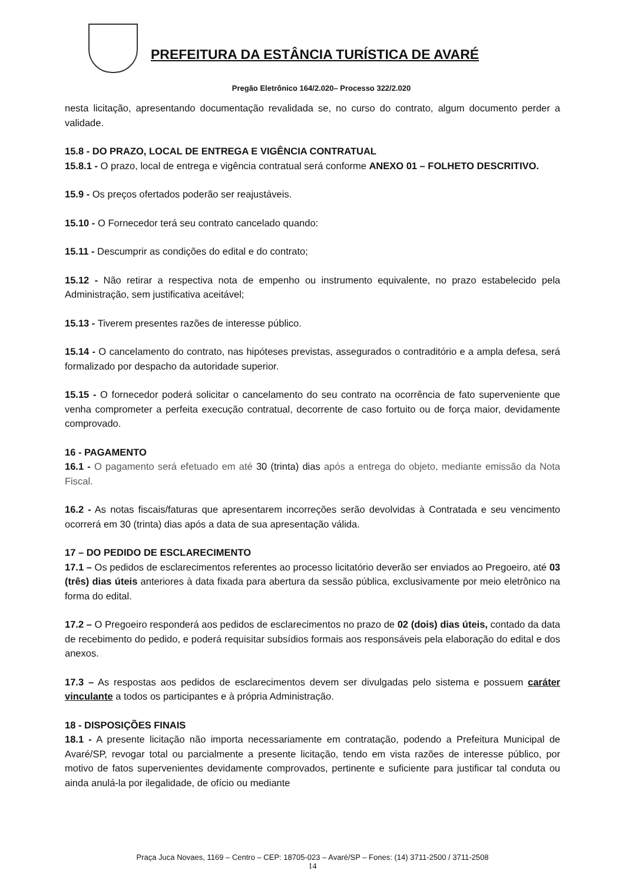PREFEITURA DA ESTÂNCIA TURÍSTICA DE AVARÉ
Pregão Eletrônico 164/2.020– Processo 322/2.020
nesta licitação, apresentando documentação revalidada se, no curso do contrato, algum documento perder a validade.
15.8 - DO PRAZO, LOCAL DE ENTREGA E VIGÊNCIA CONTRATUAL
15.8.1 - O prazo, local de entrega e vigência contratual será conforme ANEXO 01 – FOLHETO DESCRITIVO.
15.9 - Os preços ofertados poderão ser reajustáveis.
15.10 - O Fornecedor terá seu contrato cancelado quando:
15.11 - Descumprir as condições do edital e do contrato;
15.12 - Não retirar a respectiva nota de empenho ou instrumento equivalente, no prazo estabelecido pela Administração, sem justificativa aceitável;
15.13 - Tiverem presentes razões de interesse público.
15.14 - O cancelamento do contrato, nas hipóteses previstas, assegurados o contraditório e a ampla defesa, será formalizado por despacho da autoridade superior.
15.15 - O fornecedor poderá solicitar o cancelamento do seu contrato na ocorrência de fato superveniente que venha comprometer a perfeita execução contratual, decorrente de caso fortuito ou de força maior, devidamente comprovado.
16 - PAGAMENTO
16.1 - O pagamento será efetuado em até 30 (trinta) dias após a entrega do objeto, mediante emissão da Nota Fiscal.
16.2 - As notas fiscais/faturas que apresentarem incorreções serão devolvidas à Contratada e seu vencimento ocorrerá em 30 (trinta) dias após a data de sua apresentação válida.
17 – DO PEDIDO DE ESCLARECIMENTO
17.1 – Os pedidos de esclarecimentos referentes ao processo licitatório deverão ser enviados ao Pregoeiro, até 03 (três) dias úteis anteriores à data fixada para abertura da sessão pública, exclusivamente por meio eletrônico na forma do edital.
17.2 – O Pregoeiro responderá aos pedidos de esclarecimentos no prazo de 02 (dois) dias úteis, contado da data de recebimento do pedido, e poderá requisitar subsídios formais aos responsáveis pela elaboração do edital e dos anexos.
17.3 – As respostas aos pedidos de esclarecimentos devem ser divulgadas pelo sistema e possuem caráter vinculante a todos os participantes e à própria Administração.
18 - DISPOSIÇÕES FINAIS
18.1 - A presente licitação não importa necessariamente em contratação, podendo a Prefeitura Municipal de Avaré/SP, revogar total ou parcialmente a presente licitação, tendo em vista razões de interesse público, por motivo de fatos supervenientes devidamente comprovados, pertinente e suficiente para justificar tal conduta ou ainda anulá-la por ilegalidade, de ofício ou mediante
Praça Juca Novaes, 1169 – Centro – CEP: 18705-023 – Avaré/SP – Fones: (14) 3711-2500 / 3711-2508
14